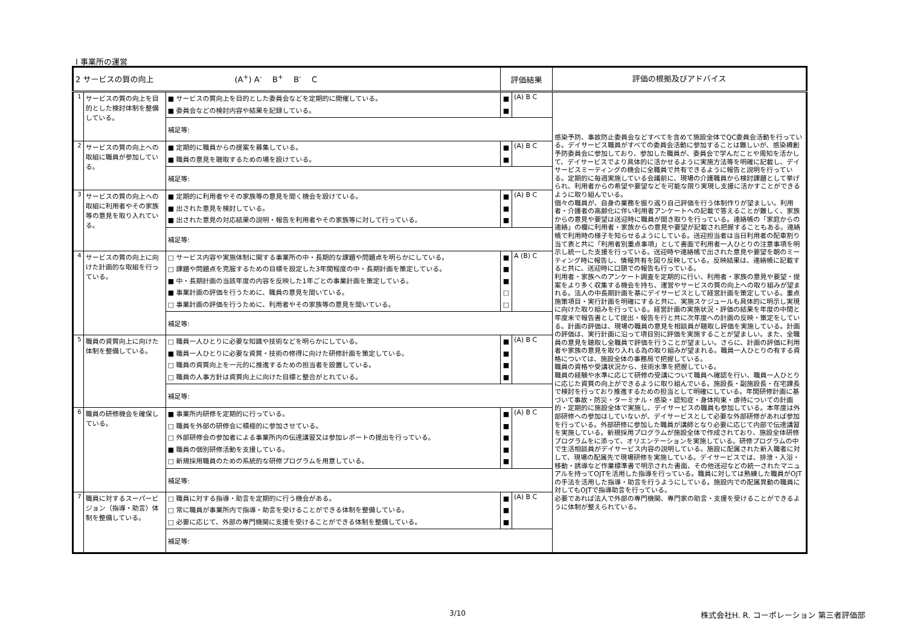Ⅰ 事業所の運営
| 2 サービスの質の向上 (A<sup>+</sup>) A<sup>-</sup> B<sup>+</sup> B<sup>-</sup> C | | | 評価結果 | | 評価の根拠及びアドバイス |
| 1 | サービスの質の向上を目的とした検討体制を整備している。 | ■ サービスの質向上を目的とした委員会などを定期的に開催している。 ■ 委員会などの検討内容や結果を記録している。 | ■ ■ | (A) B C | 感染予防、事故防止委員会などすべてを含めて施設全体でQC委員会活動を行っている。デイサービス職員がすべての委員会活動に参加することは難しいが、感染褥創予防委員会に参加しており、参加した職員が、委員会で学んだことや周知を活かして、デイサービスでより具体的に活かせるように実施方法等を明確に記載し、デイサービスミーティングの機会に全職員で共有できるように報告と説明を行っている。定期的に毎週実施している会議前に、現場の介護職員から検討課題として挙げられ、利用者からの希望や要望などを可能な限り実現し支援に活かすことができるように取り組んでいる。 個々の職員が、自身の業務を振り返り自己評価を行う体制作りが望ましい。利用者・介護者の高齢化に伴い利用者アンケートへの記載で答えることが難しく、家族からの意見や要望は送迎時に職員が聞き取りを行っている。連絡帳の「家庭からの連絡」の欄に利用者・家族からの意見や要望が記載され把握することもある。連絡帳で利用時の様子を知らせるようにしている。送迎担当者は当日利用者の配車割り当て表と共に「利用者別重点事項」として書面で利用者一人ひとりの注意事項を明示し統一した支援を行っている。送迎時や連絡帳で出された意見や要望を朝のミーティング時に報告し、情報共有を図り反映している。反映結果は、連絡帳に記載すると共に、送迎時に口頭での報告も行っている。 利用者・家族へのアンケート調査を定期的に行い、利用者・家族の意見や要望・提案をより多く収集する機会を持ち、運営やサービスの質の向上への取り組みが望まれる。法人の中長期計画を基にデイサービスとして経営計画を策定している。重点施策項目・実行計画を明確にすると共に、実施スケジュールも具体的に明示し実現に向けた取り組みを行っている。経営計画の実施状況・評価の結果を年度の中間と年度末で報告書として提出・報告を行と共に次年度への計画の反映・策定をしている。計画の評価は、現場の職員の意見を相談員が聴取し評価を実施している。計画の評価は、実行計画に沿って項目別に評価を実施することが望ましい。また、全職員の意見を聴取し全職員で評価を行うことが望ましい。さらに、計画の評価に利用者や家族の意見を取り入れる為の取り組みが望まれる。職員一人ひとりの有する資格については、施設全体の事務局で把握している。 職員の資格や受講状況から、技術水準を把握している。 職員の経験や水準に応じて研修の受講について職員へ確認を行い、職員一人ひとりに応じた資質の向上ができるように取り組んでいる。施設長・副施設長・在宅課長で検討を行っており推進するための担当として明確にしている。年間研修計画に基づいて事故・防災・ターミナル・感染・認知症・身体拘束・虐待についての計画的・定期的に施設全体で実施し、デイサービスの職員も参加している。本年度は外部研修への参加はしていないが、デイサービスとして必要な外部研修があれば参加を行っている。外部研修に参加した職員が講師となり必要に応じて内部で伝達講習を実施している。新規採用プログラムが施設全体で作成されており、施設全体研修プログラムをに添って、オリエンテーションを実施している。研修プログラムの中で生活相談員がデイサービス内容の説明している。施設に配属された新入職者に対して、現場の配属先で現場研修を実施している。デイサービスでは、排泄・入浴・移動・誘導など作業標準書で明示された書面、その他送迎などの統一されたマニュアルを持ってOJTを活用した指導を行っている。職員に対しては熟練した職員がOJTの手法を活用した指導・助言を行うようにしている。施設内での配属異動の職員に対してもOJTで指導助言を行っている。 必要であれば法人で外部の専門機関、専門家の助言・支援を受けることができるように体制が整えられている。 |
| | | 補足等: | | | |
| 2 | サービスの質の向上への取組に職員が参加している。 | ■ 定期的に職員からの提案を募集している。 ■ 職員の意見を聴取するための場を設けている。 | ■ ■ | (A) B C | |
| | | 補足等: | | | |
| 3 | サービスの質の向上への取組に利用者やその家族等の意見を取り入れている。 | ■ 定期的に利用者やその家族等の意見を聞く機会を設けている。 ■ 出された意見を検討している。 ■ 出された意見の対応結果の説明・報告を利用者やその家族等に対して行っている。 | ■ ■ ■ | (A) B C | |
| | | 補足等: | | | |
| 4 | サービスの質の向上に向けた計画的な取組を行っている。 | □ サービス内容や実施体制に関する事業所の中・長期的な課題や問題点を明らかにしている。 □ 課題や問題点を克服するための目標を設定した3年間程度の中・長期計画を策定している。 ■ 中・長期計画の当該年度の内容を反映した1年ごとの事業計画を策定している。 ■ 事業計画の評価を行うために、職員の意見を聞いている。 □ 事業計画の評価を行うために、利用者やその家族等の意見を聞いている。 | ■ ■ ■ □ □ | A (B) C | |
| | | 補足等: | | | |
| 5 | 職員の資質向上に向けた体制を整備している。 | □ 職員一人ひとりに必要な知識や技術などを明らかにしている。 ■ 職員一人ひとりに必要な資質・技術の修得に向けた研修計画を策定している。 □ 職員の資質向上を一元的に推進するための担当者を設置している。 □ 職員の人事方針は資質向上に向けた目標と整合がとれている。 | ■ ■ ■ ■ | (A) B C | |
| | | 補足等: | | | |
| 6 | 職員の研修機会を確保している。 | ■ 事業所内研修を定期的に行っている。 □ 職員を外部の研修会に積極的に参加させている。 □ 外部研修会の参加者による事業所内の伝達講習又は参加レポートの提出を行っている。 ■ 職員の個別研修活動を支援している。 □ 新規採用職員のための系統的な研修プログラムを用意している。 | ■ ■ ■ ■ ■ | (A) B C | |
| | | 補足等: | | | |
| 7 | 職員に対するスーパービジョン（指導・助言）体制を整備している。 | □ 職員に対する指導・助言を定期的に行う機会がある。 □ 常に職員が事業所内で指導・助言を受けることができる体制を整備している。 □ 必要に応じて、外部の専門機関に支援を受けることができる体制を整備している。 | ■ ■ ■ | (A) B C | |
| | | 補足等: | | | |
3/10
株式会社H. R. コーポレーション 第三者評価部